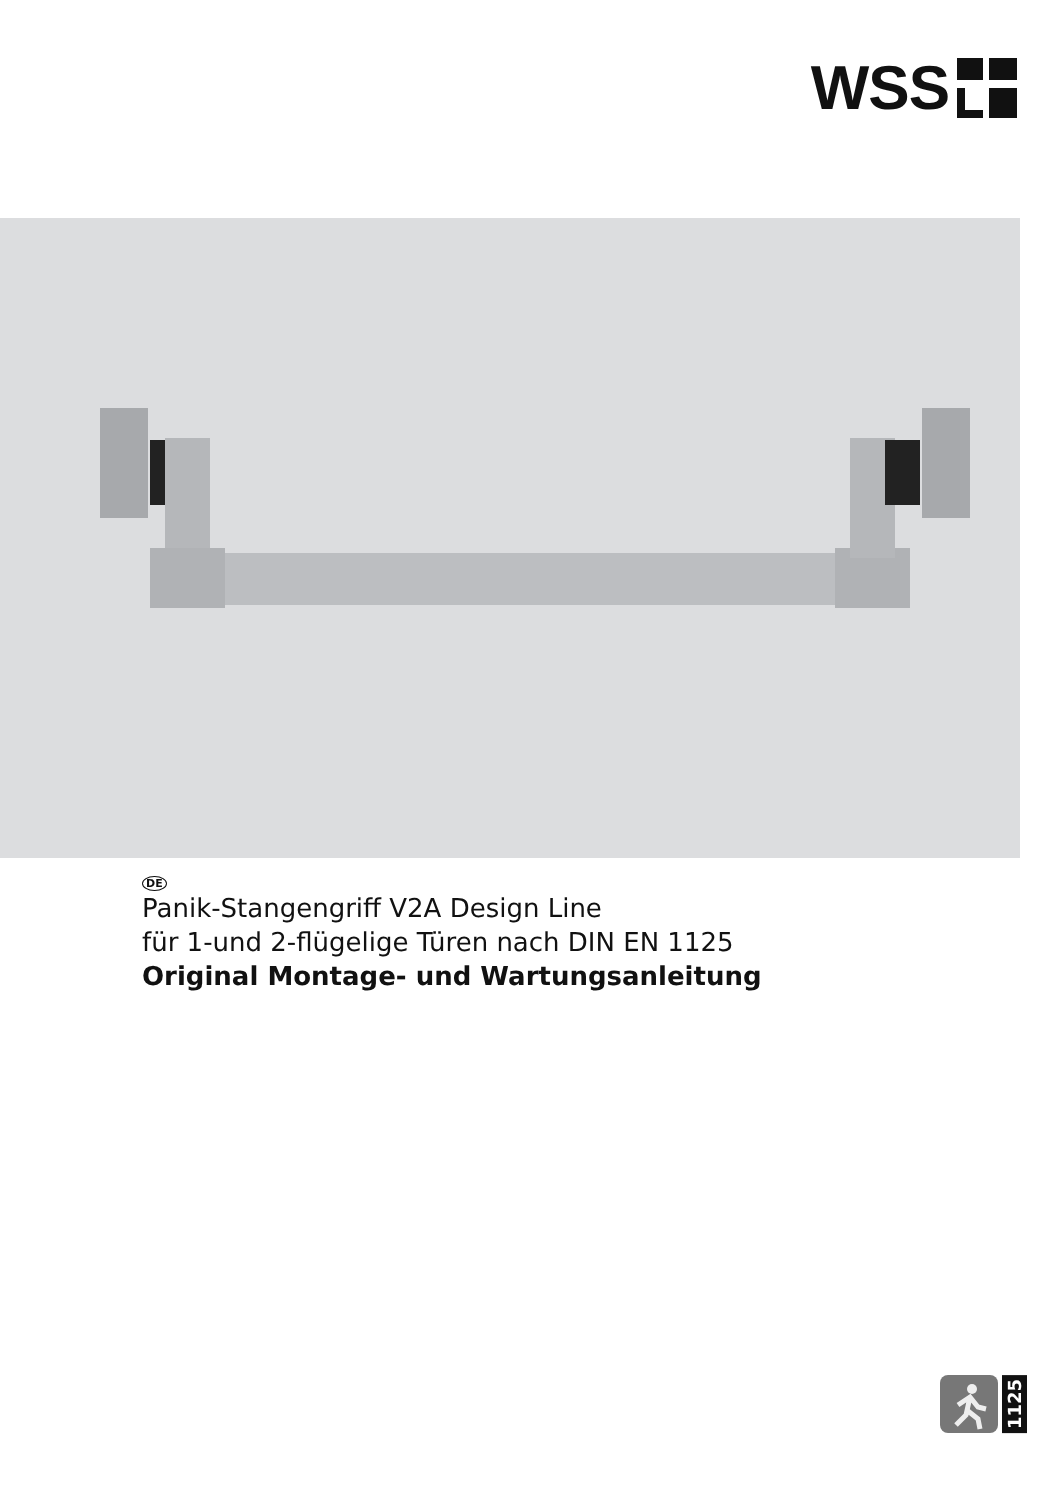WSS
DE
Panik-Stangengriff V2A Design Line
für 1-und 2-flügelige Türen nach DIN EN 1125
Original Montage- und Wartungsanleitung
1125